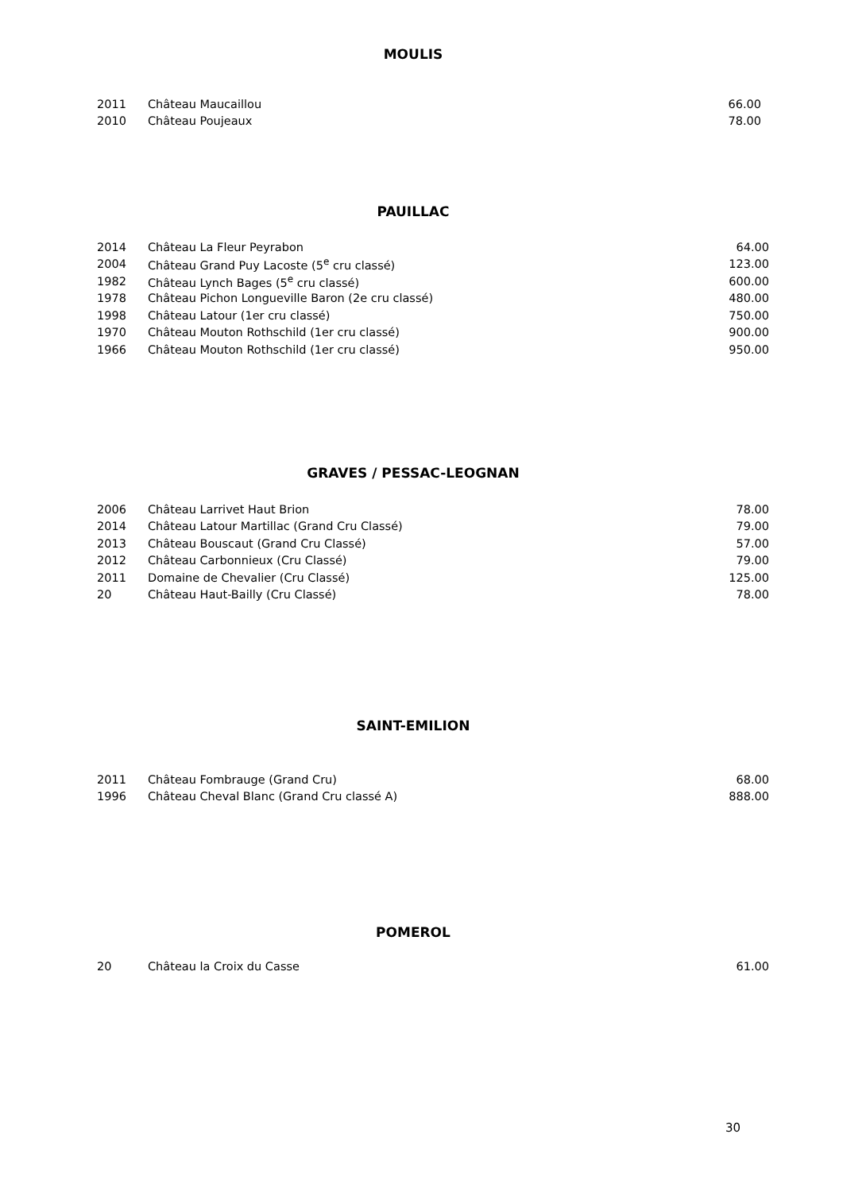MOULIS
| 2011 | Château Maucaillou | 66.00 |
| 2010 | Château Poujeaux | 78.00 |
PAUILLAC
| 2014 | Château La Fleur Peyrabon | 64.00 |
| 2004 | Château Grand Puy Lacoste (5<sup>e</sup> cru classé) | 123.00 |
| 1982 | Château Lynch Bages (5<sup>e</sup> cru classé) | 600.00 |
| 1978 | Château Pichon Longueville Baron (2e cru classé) | 480.00 |
| 1998 | Château Latour (1er cru classé) | 750.00 |
| 1970 | Château Mouton Rothschild (1er cru classé) | 900.00 |
| 1966 | Château Mouton Rothschild (1er cru classé) | 950.00 |
GRAVES / PESSAC-LEOGNAN
| 2006 | Château Larrivet Haut Brion | 78.00 |
| 2014 | Château Latour Martillac (Grand Cru Classé) | 79.00 |
| 2013 | Château Bouscaut (Grand Cru Classé) | 57.00 |
| 2012 | Château Carbonnieux (Cru Classé) | 79.00 |
| 2011 | Domaine de Chevalier (Cru Classé) | 125.00 |
| 20 | Château Haut-Bailly (Cru Classé) | 78.00 |
SAINT-EMILION
| 2011 | Château Fombrauge (Grand Cru) | 68.00 |
| 1996 | Château Cheval Blanc (Grand Cru classé A) | 888.00 |
POMEROL
| 20 | Château la Croix du Casse | 61.00 |
30